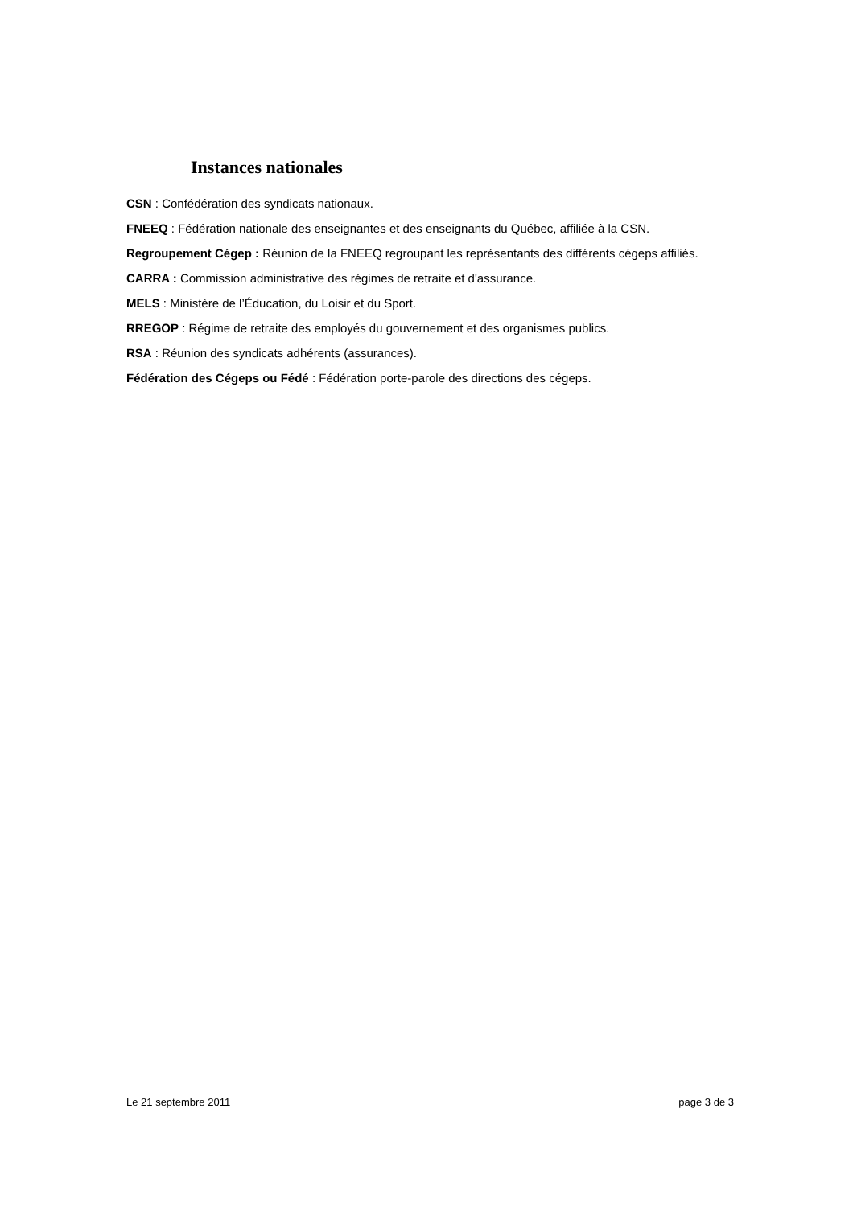Instances nationales
CSN : Confédération des syndicats nationaux.
FNEEQ : Fédération nationale des enseignantes et des enseignants du Québec, affiliée à la CSN.
Regroupement Cégep : Réunion de la FNEEQ regroupant les représentants des différents cégeps affiliés.
CARRA : Commission administrative des régimes de retraite et d'assurance.
MELS : Ministère de l’Éducation, du Loisir et du Sport.
RREGOP : Régime de retraite des employés du gouvernement et des organismes publics.
RSA : Réunion des syndicats adhérents (assurances).
Fédération des Cégeps ou Fédé : Fédération porte-parole des directions des cégeps.
Le 21 septembre 2011 page 3 de 3